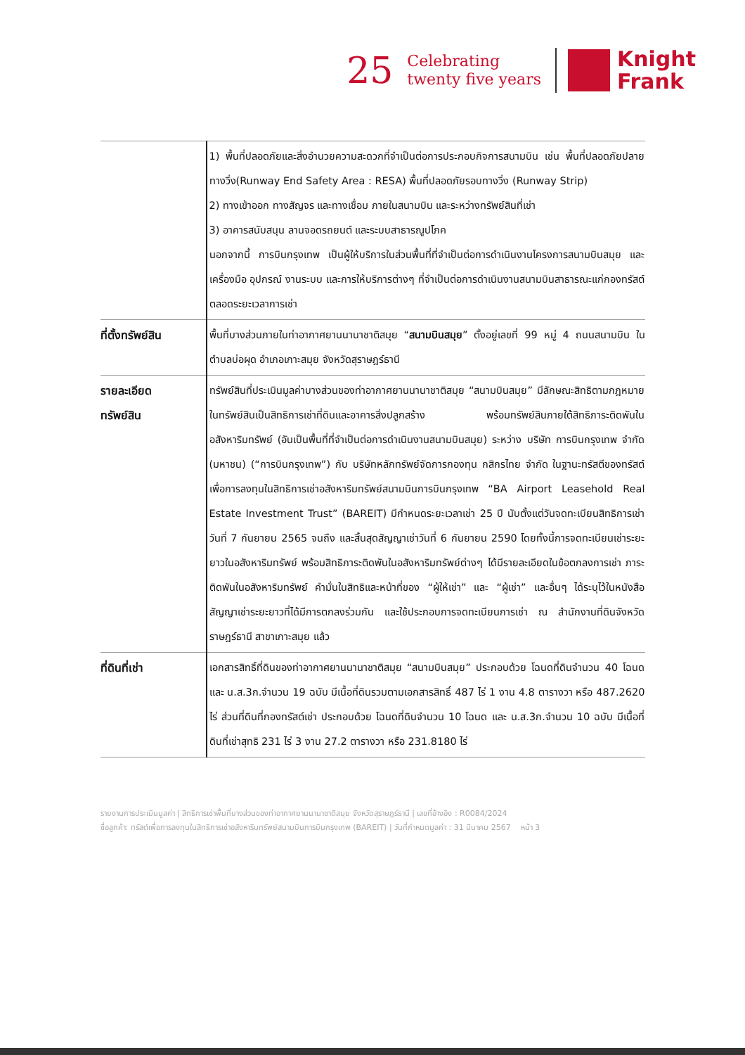25
Celebrating
twenty five years
Knight
Frank
| | 1) พื้นที่ปลอดภัยและสิ่งอำนวยความสะดวกที่จำเป็นต่อการประกอบกิจการสนามบิน เช่น พื้นที่ปลอดภัยปลายทางวิ่ง(Runway End Safety Area : RESA) พื้นที่ปลอดภัยรอบทางวิ่ง (Runway Strip) 2) ทางเข้าออก ทางสัญจร และทางเชื่อม ภายในสนามบิน และระหว่างทรัพย์สินที่เช่า 3) อาคารสนับสนุน ลานจอดรถยนต์ และระบบสาธารณูปโภค นอกจากนี้ การบินกรุงเทพ เป็นผู้ให้บริการในส่วนพื้นที่ที่จำเป็นต่อการดำเนินงานโครงการสนามบินสมุย และ เครื่องมือ อุปกรณ์ งานระบบ และการให้บริการต่างๆ ที่จำเป็นต่อการดำเนินงานสนามบินสาธารณะแก่กองทรัสต์ตลอดระยะเวลาการเช่า |
| ที่ตั้งทรัพย์สิน | พื้นที่บางส่วนภายในท่าอากาศยานนานาชาติสมุย “ สนามบินสมุย ” ตั้งอยู่เลขที่ 99 หมู่ 4 ถนนสนามบิน ในตำบลบ่อผุด อำเภอเกาะสมุย จังหวัดสุราษฎร์ธานี |
| รายละเอียด ทรัพย์สิน | ทรัพย์สินที่ประเมินมูลค่าบางส่วนของท่าอากาศยานนานาชาติสมุย “สนามบินสมุย” มีลักษณะสิทธิตามกฎหมายในทรัพย์สินเป็นสิทธิการเช่าที่ดินและอาคารสิ่งปลูกสร้าง พร้อมทรัพย์สินภายใต้สิทธิภาระติดพันในอสังหาริมทรัพย์ (อันเป็นพื้นที่ที่จำเป็นต่อการดำเนินงานสนามบินสมุย) ระหว่าง บริษัท การบินกรุงเทพ จำกัด (มหาชน) (“การบินกรุงเทพ”) กับ บริษัทหลักทรัพย์จัดการกองทุน กสิกรไทย จำกัด ในฐานะทรัสตีของทรัสต์เพื่อการลงทุนในสิทธิการเช่าอสังหาริมทรัพย์สนามบินการบินกรุงเทพ “BA Airport Leasehold Real Estate Investment Trust” (BAREIT) มีกำหนดระยะเวลาเช่า 25 ปี นับตั้งแต่วันจดทะเบียนสิทธิการเช่า วันที่ 7 กันยายน 2565 จนถึง และสิ้นสุดสัญญาเช่าวันที่ 6 กันยายน 2590 โดยทั้งนี้การจดทะเบียนเช่าระยะยาวในอสังหาริมทรัพย์ พร้อมสิทธิภาระติดพันในอสังหาริมทรัพย์ต่างๆ ได้มีรายละเอียดในข้อตกลงการเช่า ภาระติดพันในอสังหาริมทรัพย์ คำมั่นในสิทธิและหน้าที่ของ “ผู้ให้เช่า” และ “ผู้เช่า” และอื่นๆ ได้ระบุไว้ในหนังสือสัญญาเช่าระยะยาวที่ได้มีการตกลงร่วมกัน และใช้ประกอบการจดทะเบียนการเช่า ณ สำนักงานที่ดินจังหวัดราษฎร์ธานี สาขาเกาะสมุย แล้ว |
| ที่ดินที่เช่า | เอกสารสิทธิ์ที่ดินของท่าอากาศยานนานาชาติสมุย “สนามบินสมุย” ประกอบด้วย โฉนดที่ดินจำนวน 40 โฉนด และ น.ส.3ก.จำนวน 19 ฉบับ มีเนื้อที่ดินรวมตามเอกสารสิทธิ์ 487 ไร่ 1 งาน 4.8 ตารางวา หรือ 487.2620 ไร่ ส่วนที่ดินที่กองทรัสต์เช่า ประกอบด้วย โฉนดที่ดินจำนวน 10 โฉนด และ น.ส.3ก.จำนวน 10 ฉบับ มีเนื้อที่ดินที่เช่าสุทธิ 231 ไร่ 3 งาน 27.2 ตารางวา หรือ 231.8180 ไร่ |
รายงานการประเมินมูลค่า | สิทธิการเช่าพื้นที่บางส่วนของท่าอากาศยานนานาชาติสมุย จังหวัดสุราษฎร์ธานี | เลขที่อ้างอิง : R0084/2024
ชื่อลูกค้า: ทรัสต์เพื่อการลงทุนในสิทธิการเช่าอสังหาริมทรัพย์สนามบินการบินกรุงเทพ (BAREIT) | วันที่กำหนดมูลค่า : 31 มีนาคม 2567 หน้า 3